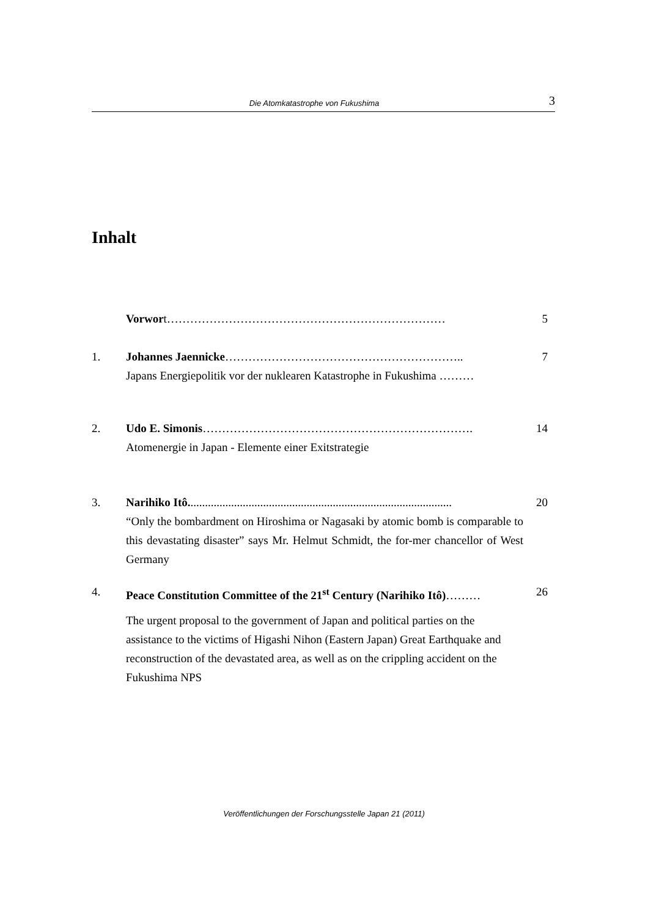Die Atomkatastrophe von Fukushima
3
Inhalt
Vorwort……………………………………………………………… 5
1. Johannes Jaennicke……………………………………………………..
Japans Energiepolitik vor der nuklearen Katastrophe in Fukushima ………
7
2. Udo E. Simonis…………………………………………………………….
Atomenergie in Japan - Elemente einer Exitstrategie
14
3. Narihiko Itô...........................................................................................
“Only the bombardment on Hiroshima or Nagasaki by atomic bomb is comparable to this devastating disaster” says Mr. Helmut Schmidt, the for-mer chancellor of West Germany
20
4. Peace Constitution Committee of the 21<sup>st</sup> Century (Narihiko Itô)………
The urgent proposal to the government of Japan and political parties on the assistance to the victims of Higashi Nihon (Eastern Japan) Great Earthquake and reconstruction of the devastated area, as well as on the crippling accident on the Fukushima NPS
26
Veröffentlichungen der Forschungsstelle Japan 21 (2011)